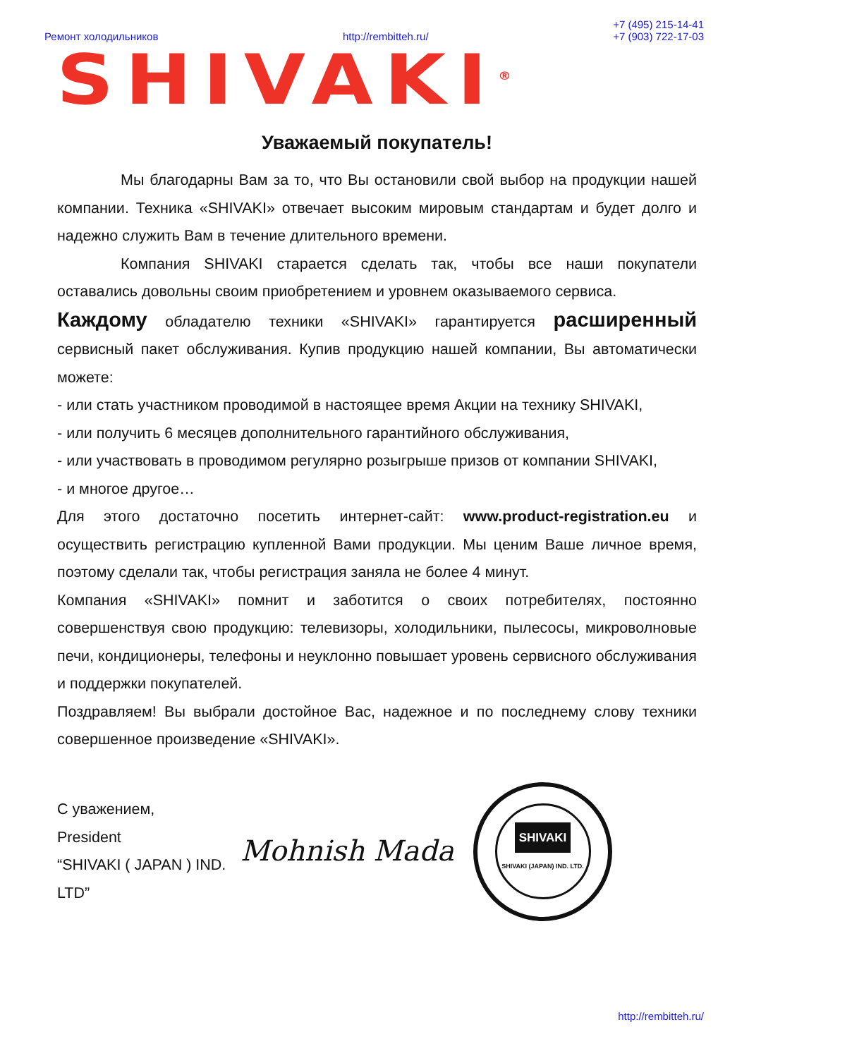Ремонт холодильников http://rembitteh.ru/ +7 (495) 215-14-41
+7 (903) 722-17-03
SHIVAKI<sup>®</sup>
Уважаемый покупатель!
Мы благодарны Вам за то, что Вы остановили свой выбор на продукции нашей компании. Техника «SHIVAKI» отвечает высоким мировым стандартам и будет долго и надежно служить Вам в течение длительного времени.
Компания SHIVAKI старается сделать так, чтобы все наши покупатели оставались довольны своим приобретением и уровнем оказываемого сервиса.
Каждому обладателю техники «SHIVAKI» гарантируется расширенный сервисный пакет обслуживания. Купив продукцию нашей компании, Вы автоматически можете:
- или стать участником проводимой в настоящее время Акции на технику SHIVAKI,
- или получить 6 месяцев дополнительного гарантийного обслуживания,
- или участвовать в проводимом регулярно розыгрыше призов от компании SHIVAKI,
- и многое другое…
Для этого достаточно посетить интернет-сайт: www.product-registration.eu и осуществить регистрацию купленной Вами продукции. Мы ценим Ваше личное время, поэтому сделали так, чтобы регистрация заняла не более 4 минут.
Компания «SHIVAKI» помнит и заботится о своих потребителях, постоянно совершенствуя свою продукцию: телевизоры, холодильники, пылесосы, микроволновые печи, кондиционеры, телефоны и неуклонно повышает уровень сервисного обслуживания и поддержки покупателей.
Поздравляем! Вы выбрали достойное Вас, надежное и по последнему слову техники совершенное произведение «SHIVAKI».
С уважением,
President
“SHIVAKI ( JAPAN ) IND. LTD”
Mohnish Mada
SHIVAKI
SHIVAKI (JAPAN) IND. LTD.
http://rembitteh.ru/